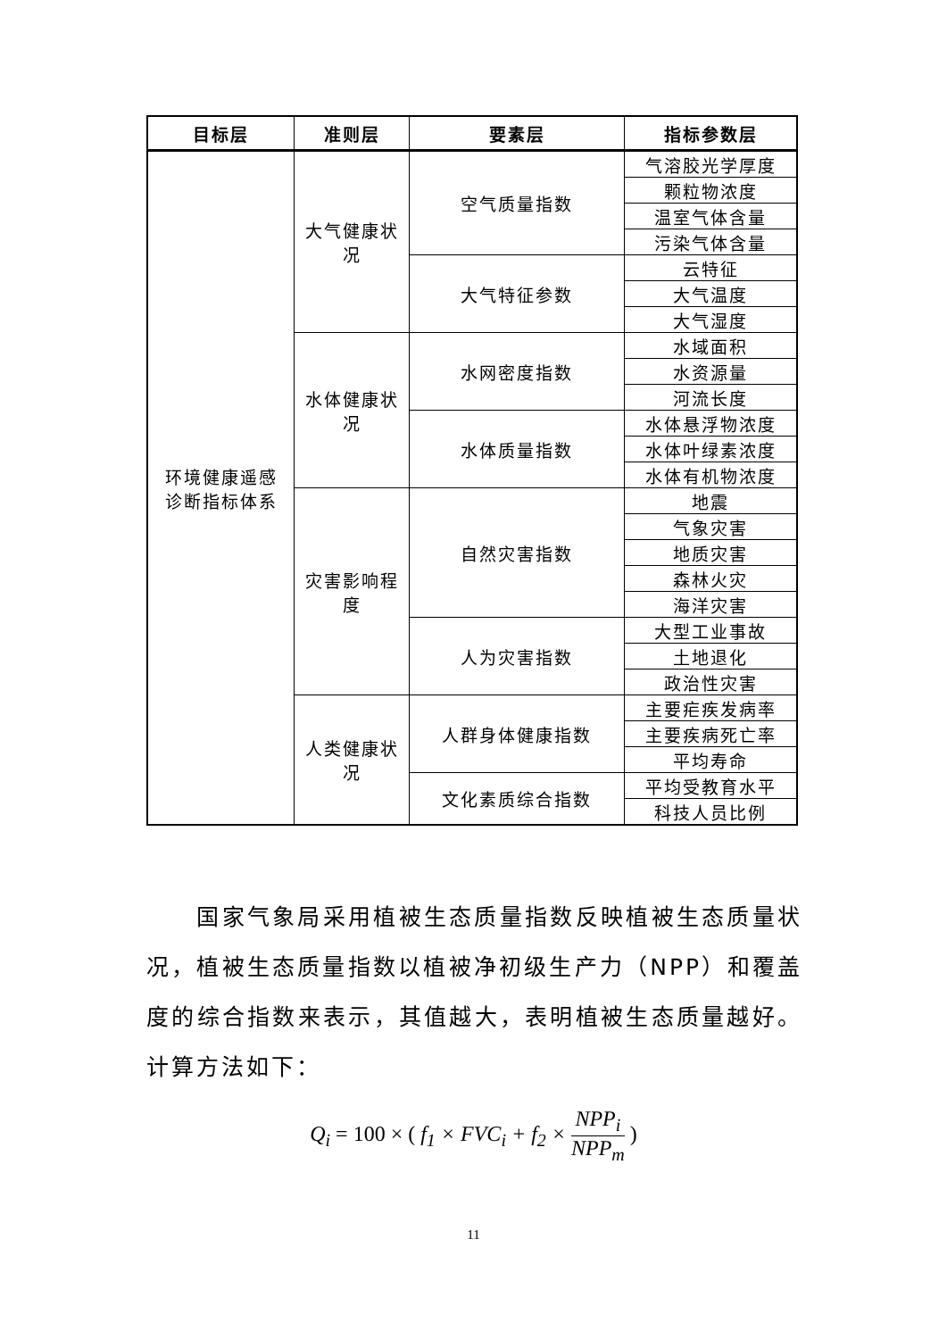| 目标层 | 准则层 | 要素层 | 指标参数层 |
| --- | --- | --- | --- |
| 环境健康遥感 诊断指标体系 | 大气健康状 况 | 空气质量指数 | 气溶胶光学厚度 |
| | | | 颗粒物浓度 |
| | | | 温室气体含量 |
| | | | 污染气体含量 |
| | | 大气特征参数 | 云特征 |
| | | | 大气温度 |
| | | | 大气湿度 |
| | 水体健康状 况 | 水网密度指数 | 水域面积 |
| | | | 水资源量 |
| | | | 河流长度 |
| | | 水体质量指数 | 水体悬浮物浓度 |
| | | | 水体叶绿素浓度 |
| | | | 水体有机物浓度 |
| | 灾害影响程 度 | 自然灾害指数 | 地震 |
| | | | 气象灾害 |
| | | | 地质灾害 |
| | | | 森林火灾 |
| | | | 海洋灾害 |
| | | 人为灾害指数 | 大型工业事故 |
| | | | 土地退化 |
| | | | 政治性灾害 |
| | 人类健康状 况 | 人群身体健康指数 | 主要疟疾发病率 |
| | | | 主要疾病死亡率 |
| | | | 平均寿命 |
| | | 文化素质综合指数 | 平均受教育水平 |
| | | | 科技人员比例 |
  国家气象局采用植被生态质量指数反映植被生态质量状况，植被生态质量指数以植被净初级生产力（NPP）和覆盖度的综合指数来表示，其值越大，表明植被生态质量越好。计算方法如下：
Q<sub>i</sub> = 100 × ( f<sub>1</sub> × FVC<sub>i</sub> + f<sub>2</sub> × NPP<sub>i</sub> NPP<sub>m</sub> )
11